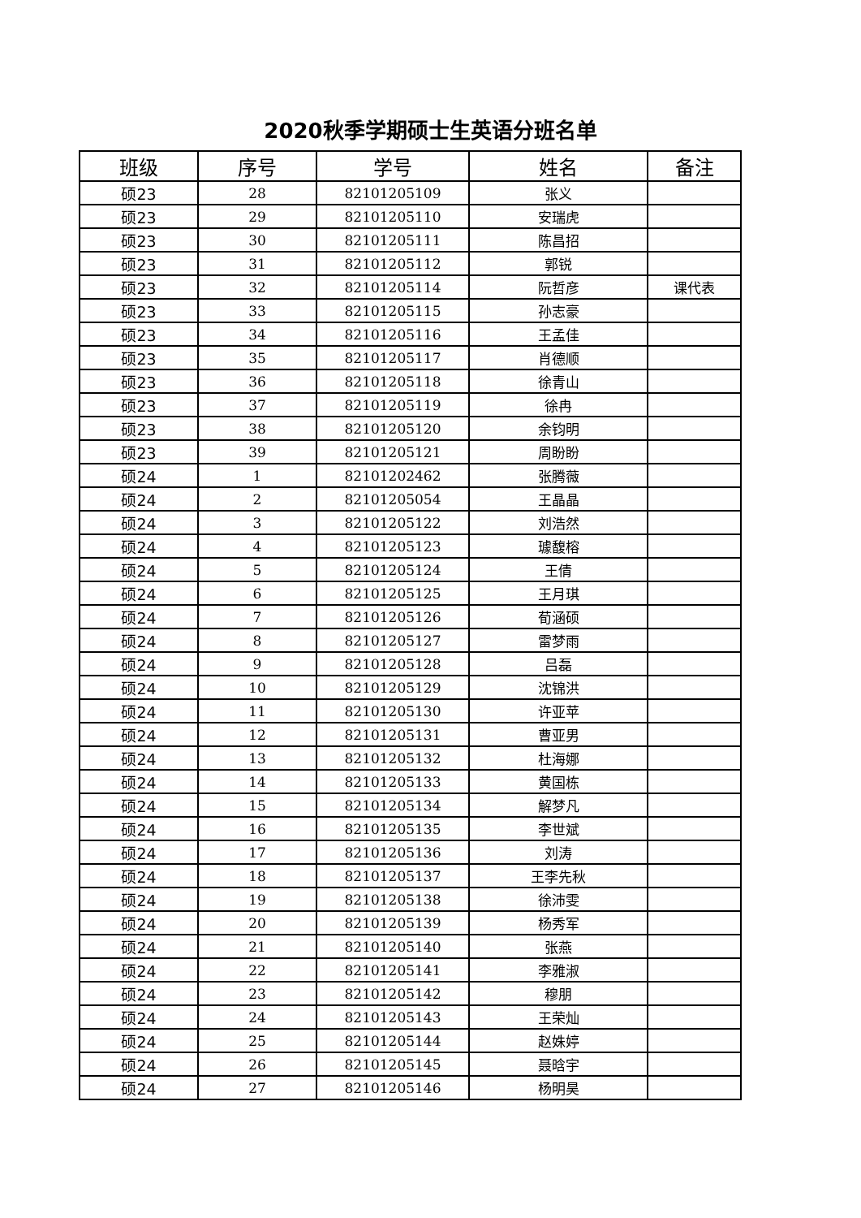2020秋季学期硕士生英语分班名单
| 班级 | 序号 | 学号 | 姓名 | 备注 |
| --- | --- | --- | --- | --- |
| 硕23 | 28 | 82101205109 | 张义 | |
| 硕23 | 29 | 82101205110 | 安瑞虎 | |
| 硕23 | 30 | 82101205111 | 陈昌招 | |
| 硕23 | 31 | 82101205112 | 郭锐 | |
| 硕23 | 32 | 82101205114 | 阮哲彦 | 课代表 |
| 硕23 | 33 | 82101205115 | 孙志豪 | |
| 硕23 | 34 | 82101205116 | 王孟佳 | |
| 硕23 | 35 | 82101205117 | 肖德顺 | |
| 硕23 | 36 | 82101205118 | 徐青山 | |
| 硕23 | 37 | 82101205119 | 徐冉 | |
| 硕23 | 38 | 82101205120 | 余钧明 | |
| 硕23 | 39 | 82101205121 | 周盼盼 | |
| 硕24 | 1 | 82101202462 | 张腾薇 | |
| 硕24 | 2 | 82101205054 | 王晶晶 | |
| 硕24 | 3 | 82101205122 | 刘浩然 | |
| 硕24 | 4 | 82101205123 | 璩馥榕 | |
| 硕24 | 5 | 82101205124 | 王倩 | |
| 硕24 | 6 | 82101205125 | 王月琪 | |
| 硕24 | 7 | 82101205126 | 荀涵硕 | |
| 硕24 | 8 | 82101205127 | 雷梦雨 | |
| 硕24 | 9 | 82101205128 | 吕磊 | |
| 硕24 | 10 | 82101205129 | 沈锦洪 | |
| 硕24 | 11 | 82101205130 | 许亚苹 | |
| 硕24 | 12 | 82101205131 | 曹亚男 | |
| 硕24 | 13 | 82101205132 | 杜海娜 | |
| 硕24 | 14 | 82101205133 | 黄国栋 | |
| 硕24 | 15 | 82101205134 | 解梦凡 | |
| 硕24 | 16 | 82101205135 | 李世斌 | |
| 硕24 | 17 | 82101205136 | 刘涛 | |
| 硕24 | 18 | 82101205137 | 王李先秋 | |
| 硕24 | 19 | 82101205138 | 徐沛雯 | |
| 硕24 | 20 | 82101205139 | 杨秀军 | |
| 硕24 | 21 | 82101205140 | 张燕 | |
| 硕24 | 22 | 82101205141 | 李雅淑 | |
| 硕24 | 23 | 82101205142 | 穆朋 | |
| 硕24 | 24 | 82101205143 | 王荣灿 | |
| 硕24 | 25 | 82101205144 | 赵姝婷 | |
| 硕24 | 26 | 82101205145 | 聂晗宇 | |
| 硕24 | 27 | 82101205146 | 杨明昊 | |